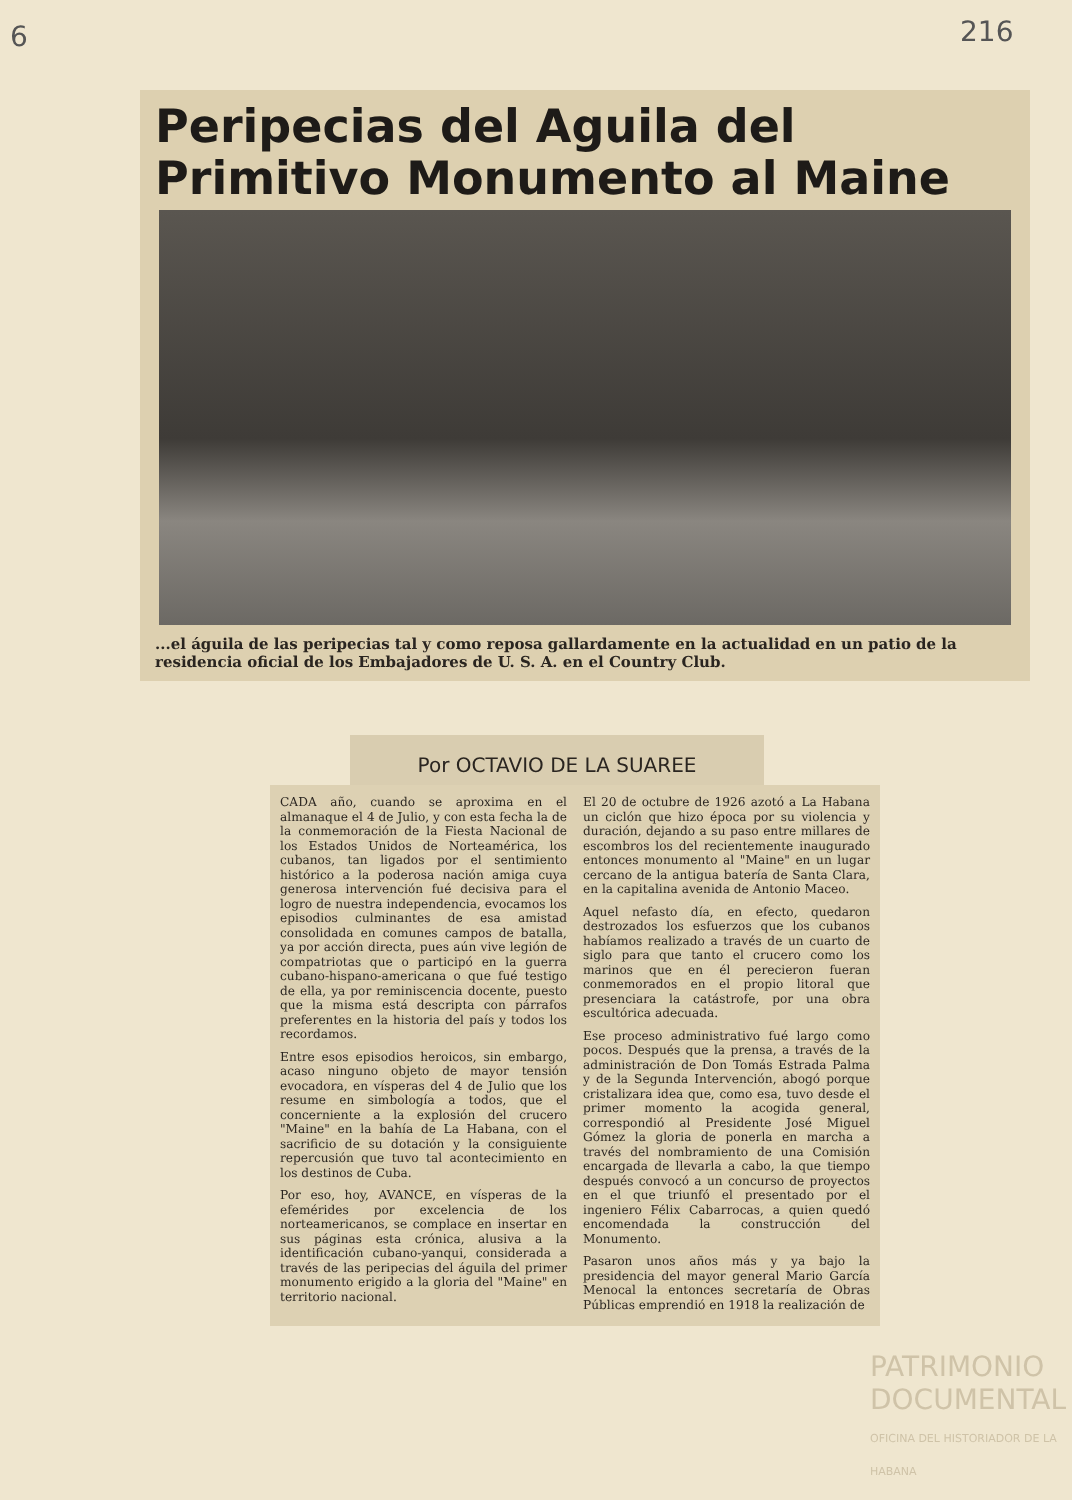6 216
Peripecias del Aguila del Primitivo Monumento al Maine
...el águila de las peripecias tal y como reposa gallardamente en la actualidad en un patio de la residencia oficial de los Embajadores de U. S. A. en el Country Club.
Por OCTAVIO DE LA SUAREE
CADA año, cuando se aproxima en el almanaque el 4 de Julio, y con esta fecha la de la conmemoración de la Fiesta Nacional de los Estados Unidos de Norteamérica, los cubanos, tan ligados por el sentimiento histórico a la poderosa nación amiga cuya generosa intervención fué decisiva para el logro de nuestra independencia, evocamos los episodios culminantes de esa amistad consolidada en comunes campos de batalla, ya por acción directa, pues aún vive legión de compatriotas que o participó en la guerra cubano-hispano-americana o que fué testigo de ella, ya por reminiscencia docente, puesto que la misma está descripta con párrafos preferentes en la historia del país y todos los recordamos.
Entre esos episodios heroicos, sin embargo, acaso ninguno objeto de mayor tensión evocadora, en vísperas del 4 de Julio que los resume en simbología a todos, que el concerniente a la explosión del crucero "Maine" en la bahía de La Habana, con el sacrificio de su dotación y la consiguiente repercusión que tuvo tal acontecimiento en los destinos de Cuba.
Por eso, hoy, AVANCE, en vísperas de la efemérides por excelencia de los norteamericanos, se complace en insertar en sus páginas esta crónica, alusiva a la identificación cubano-yanqui, considerada a través de las peripecias del águila del primer monumento erigido a la gloria del "Maine" en territorio nacional.
El 20 de octubre de 1926 azotó a La Habana un ciclón que hizo época por su violencia y duración, dejando a su paso entre millares de escombros los del recientemente inaugurado entonces monumento al "Maine" en un lugar cercano de la antigua batería de Santa Clara, en la capitalina avenida de Antonio Maceo.
Aquel nefasto día, en efecto, quedaron destrozados los esfuerzos que los cubanos habíamos realizado a través de un cuarto de siglo para que tanto el crucero como los marinos que en él perecieron fueran conmemorados en el propio litoral que presenciara la catástrofe, por una obra escultórica adecuada.
Ese proceso administrativo fué largo como pocos. Después que la prensa, a través de la administración de Don Tomás Estrada Palma y de la Segunda Intervención, abogó porque cristalizara idea que, como esa, tuvo desde el primer momento la acogida general, correspondió al Presidente José Miguel Gómez la gloria de ponerla en marcha a través del nombramiento de una Comisión encargada de llevarla a cabo, la que tiempo después convocó a un concurso de proyectos en el que triunfó el presentado por el ingeniero Félix Cabarrocas, a quien quedó encomendada la construcción del Monumento.
Pasaron unos años más y ya bajo la presidencia del mayor general Mario García Menocal la entonces secretaría de Obras Públicas emprendió en 1918 la realización de
PATRIMONIO DOCUMENTAL
OFICINA DEL HISTORIADOR DE LA HABANA